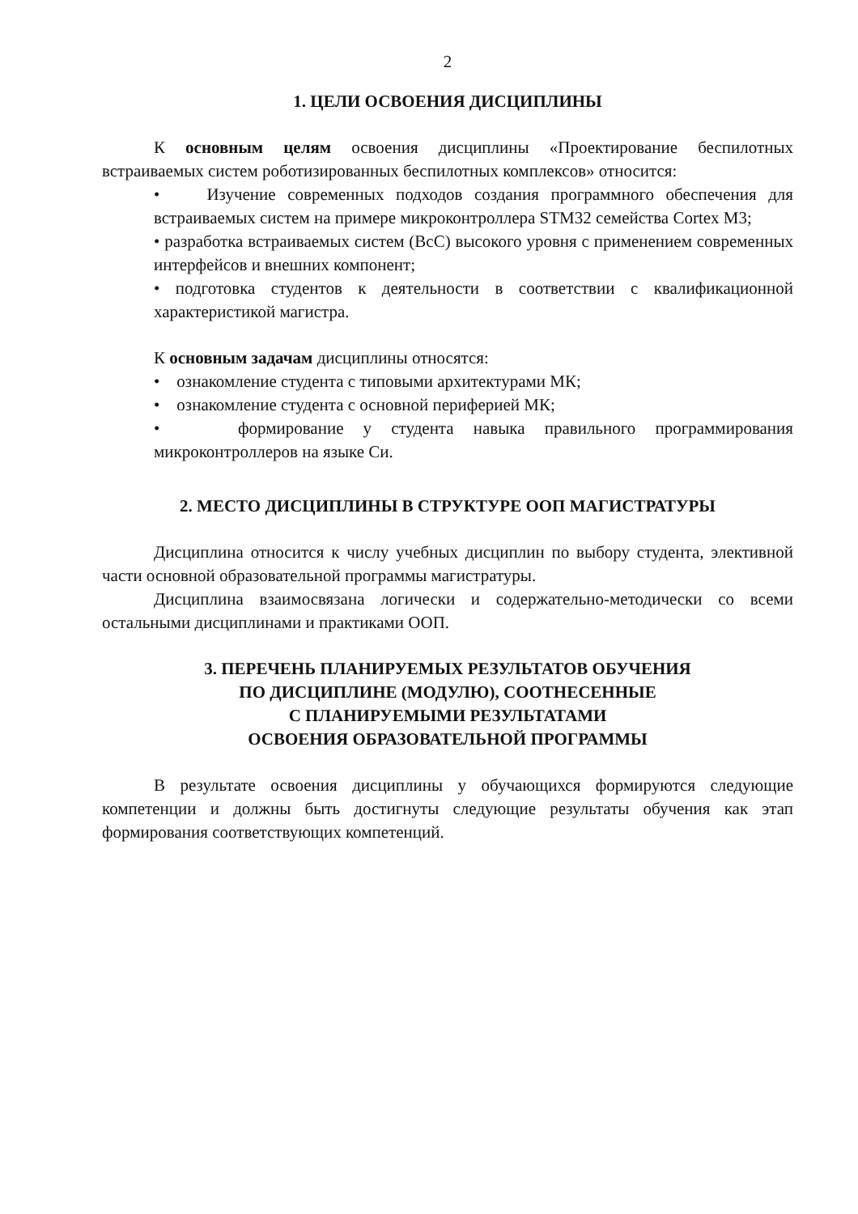2
1. ЦЕЛИ ОСВОЕНИЯ ДИСЦИПЛИНЫ
К основным целям освоения дисциплины «Проектирование беспилотных встраиваемых систем роботизированных беспилотных комплексов» относится:
• Изучение современных подходов создания программного обеспечения для встраиваемых систем на примере микроконтроллера STM32 семейства Cortex M3;
• разработка встраиваемых систем (ВсС) высокого уровня с применением современных интерфейсов и внешних компонент;
• подготовка студентов к деятельности в соответствии с квалификационной характеристикой магистра.
К основным задачам дисциплины относятся:
• ознакомление студента с типовыми архитектурами МК;
• ознакомление студента с основной периферией МК;
• формирование у студента навыка правильного программирования микроконтроллеров на языке Си.
2. МЕСТО ДИСЦИПЛИНЫ В СТРУКТУРЕ ООП МАГИСТРАТУРЫ
Дисциплина относится к числу учебных дисциплин по выбору студента, элективной части основной образовательной программы магистратуры.
Дисциплина взаимосвязана логически и содержательно-методически со всеми остальными дисциплинами и практиками ООП.
3. ПЕРЕЧЕНЬ ПЛАНИРУЕМЫХ РЕЗУЛЬТАТОВ ОБУЧЕНИЯ
ПО ДИСЦИПЛИНЕ (МОДУЛЮ), СООТНЕСЕННЫЕ
С ПЛАНИРУЕМЫМИ РЕЗУЛЬТАТАМИ
ОСВОЕНИЯ ОБРАЗОВАТЕЛЬНОЙ ПРОГРАММЫ
В результате освоения дисциплины у обучающихся формируются следующие компетенции и должны быть достигнуты следующие результаты обучения как этап формирования соответствующих компетенций.